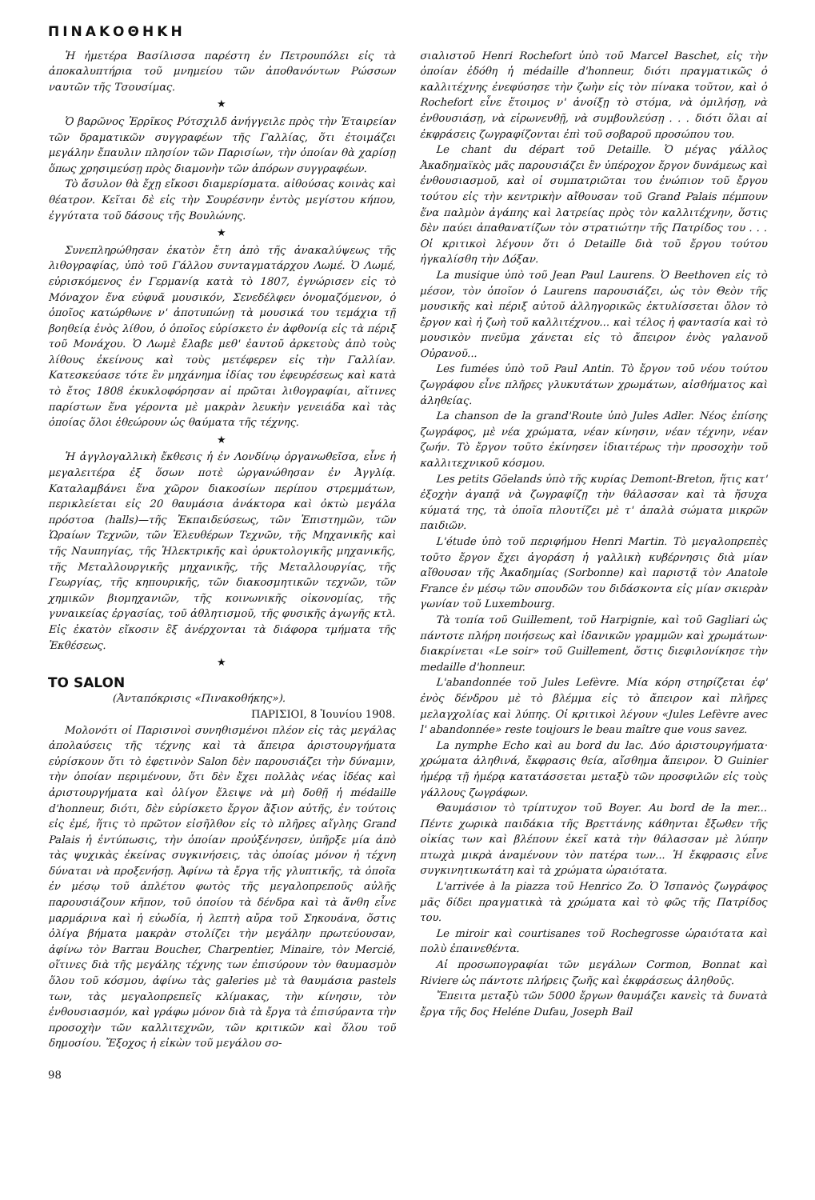ΠΙΝΑΚΟΘΗΚΗ
Ἡ ἡμετέρα Βασίλισσα παρέστη ἐν Πετρουπόλει εἰς τὰ ἀποκαλυπτήρια τοῦ μνημείου τῶν ἀποθανόντων Ρώσσων ναυτῶν τῆς Τσουσίμας.
★
Ὁ βαρῶνος Ἐρρῖκος Ρότσχιλδ ἀνήγγειλε πρὸς τὴν Ἑταιρείαν τῶν δραματικῶν συγγραφέων τῆς Γαλλίας, ὅτι ἑτοιμάζει μεγάλην ἔπαυλιν πλησίον τῶν Παρισίων, τὴν ὁποίαν θὰ χαρίσῃ ὅπως χρησιμεύσῃ πρὸς διαμονὴν τῶν ἀπόρων συγγραφέων.
Τὸ ἄσυλον θὰ ἔχῃ εἴκοσι διαμερίσματα. αἰθούσας κοινὰς καὶ θέατρον. Κεῖται δὲ εἰς τὴν Σουρέσνην ἐντὸς μεγίστου κήπου, ἐγγύτατα τοῦ δάσους τῆς Βουλώνης.
★
Συνεπληρώθησαν ἑκατὸν ἔτη ἀπὸ τῆς ἀνακαλύψεως τῆς λιθογραφίας, ὑπὸ τοῦ Γάλλου συνταγματάρχου Λωμέ. Ὁ Λωμέ, εὑρισκόμενος ἐν Γερμανίᾳ κατὰ τὸ 1807, ἐγνώρισεν εἰς τὸ Μόναχον ἕνα εὐφυᾶ μουσικόν, Σενεδέλφεν ὀνομαζόμενον, ὁ ὁποῖος κατώρθωνε ν' ἀποτυπώνῃ τὰ μουσικά του τεμάχια τῇ βοηθείᾳ ἑνὸς λίθου, ὁ ὁποῖος εὑρίσκετο ἐν ἀφθονίᾳ εἰς τὰ πέριξ τοῦ Μονάχου. Ὁ Λωμὲ ἔλαβε μεθ' ἑαυτοῦ ἀρκετοὺς ἀπὸ τοὺς λίθους ἐκείνους καὶ τοὺς μετέφερεν εἰς τὴν Γαλλίαν. Κατεσκεύασε τότε ἓν μηχάνημα ἰδίας του ἐφευρέσεως καὶ κατὰ τὸ ἔτος 1808 ἐκυκλοφόρησαν αἱ πρῶται λιθογραφίαι, αἵτινες παρίστων ἕνα γέροντα μὲ μακρὰν λευκὴν γενειάδα καὶ τὰς ὁποίας ὅλοι ἐθεώρουν ὡς θαύματα τῆς τέχνης.
★
Ἡ ἀγγλογαλλικὴ ἔκθεσις ἡ ἐν Λονδίνῳ ὀργανωθεῖσα, εἶνε ἡ μεγαλειτέρα ἐξ ὅσων ποτὲ ὠργανώθησαν ἐν Ἀγγλίᾳ. Καταλαμβάνει ἕνα χῶρον διακοσίων περίπου στρεμμάτων, περικλείεται εἰς 20 θαυμάσια ἀνάκτορα καὶ ὀκτὼ μεγάλα πρόστοα (halls)—τῆς Ἐκπαιδεύσεως, τῶν Ἐπιστημῶν, τῶν Ὡραίων Τεχνῶν, τῶν Ἐλευθέρων Τεχνῶν, τῆς Μηχανικῆς καὶ τῆς Ναυπηγίας, τῆς Ἠλεκτρικῆς καὶ ὀρυκτολογικῆς μηχανικῆς, τῆς Μεταλλουργικῆς μηχανικῆς, τῆς Μεταλλουργίας, τῆς Γεωργίας, τῆς κηπουρικῆς, τῶν διακοσμητικῶν τεχνῶν, τῶν χημικῶν βιομηχανιῶν, τῆς κοινωνικῆς οἰκονομίας, τῆς γυναικείας ἐργασίας, τοῦ ἀθλητισμοῦ, τῆς φυσικῆς ἀγωγῆς κτλ. Εἰς ἑκατὸν εἴκοσιν ἓξ ἀνέρχονται τὰ διάφορα τμήματα τῆς Ἐκθέσεως.
★
TO SALON
(Ἀνταπόκρισις «Πινακοθήκης»).
ΠΑΡΙΣΙΟΙ, 8 Ἰουνίου 1908.
Μολονότι οἱ Παρισινοὶ συνηθισμένοι πλέον εἰς τὰς μεγάλας ἀπολαύσεις τῆς τέχνης καὶ τὰ ἄπειρα ἀριστουργήματα εὑρίσκουν ὅτι τὸ ἐφετινὸν Salon δὲν παρουσιάζει τὴν δύναμιν, τὴν ὁποίαν περιμένουν, ὅτι δὲν ἔχει πολλὰς νέας ἰδέας καὶ ἀριστουργήματα καὶ ὀλίγον ἔλειψε νὰ μὴ δοθῇ ἡ médaille d'honneur, διότι, δὲν εὑρίσκετο ἔργον ἄξιον αὐτῆς, ἐν τούτοις εἰς ἐμέ, ἥτις τὸ πρῶτον εἰσῆλθον εἰς τὸ πλῆρες αἴγλης Grand Palais ἡ ἐντύπωσις, τὴν ὁποίαν προὐξένησεν, ὑπῆρξε μία ἀπὸ τὰς ψυχικὰς ἐκείνας συγκινήσεις, τὰς ὁποίας μόνον ἡ τέχνη δύναται νὰ προξενήσῃ. Ἀφίνω τὰ ἔργα τῆς γλυπτικῆς, τὰ ὁποῖα ἐν μέσῳ τοῦ ἀπλέτου φωτὸς τῆς μεγαλοπρεποῦς αὐλῆς παρουσιάζουν κῆπον, τοῦ ὁποίου τὰ δένδρα καὶ τὰ ἄνθη εἶνε μαρμάρινα καὶ ἡ εὐωδία, ἡ λεπτὴ αὔρα τοῦ Σηκουάνα, ὅστις ὀλίγα βήματα μακρὰν στολίζει τὴν μεγάλην πρωτεύουσαν, ἀφίνω τὸν Barrau Boucher, Charpentier, Minaire, τὸν Mercié, οἵτινες διὰ τῆς μεγάλης τέχνης των ἐπισύρουν τὸν θαυμασμὸν ὅλου τοῦ κόσμου, ἀφίνω τὰς galeries μὲ τὰ θαυμάσια pastels των, τὰς μεγαλοπρεπεῖς κλίμακας, τὴν κίνησιν, τὸν ἐνθουσιασμόν, καὶ γράφω μόνον διὰ τὰ ἔργα τὰ ἐπισύραντα τὴν προσοχὴν τῶν καλλιτεχνῶν, τῶν κριτικῶν καὶ ὅλου τοῦ δημοσίου. Ἔξοχος ἡ εἰκὼν τοῦ μεγάλου σο-
98
σιαλιστοῦ Henri Rochefort ὑπὸ τοῦ Marcel Baschet, εἰς τὴν ὁποίαν ἐδόθη ἡ médaille d'honneur, διότι πραγματικῶς ὁ καλλιτέχνης ἐνεφύσησε τὴν ζωὴν εἰς τὸν πίνακα τοῦτον, καὶ ὁ Rochefort εἶνε ἕτοιμος ν' ἀνοίξῃ τὸ στόμα, νὰ ὁμιλήσῃ, νὰ ἐνθουσιάσῃ, νὰ εἰρωνευθῇ, νὰ συμβουλεύσῃ . . . διότι ὅλαι αἱ ἐκφράσεις ζωγραφίζονται ἐπὶ τοῦ σοβαροῦ προσώπου του.
Le chant du départ τοῦ Detaille. Ὁ μέγας γάλλος Ἀκαδημαϊκὸς μᾶς παρουσιάζει ἓν ὑπέροχον ἔργον δυνάμεως καὶ ἐνθουσιασμοῦ, καὶ οἱ συμπατριῶται του ἐνώπιον τοῦ ἔργου τούτου εἰς τὴν κεντρικὴν αἴθουσαν τοῦ Grand Palais πέμπουν ἕνα παλμὸν ἀγάπης καὶ λατρείας πρὸς τὸν καλλιτέχνην, ὅστις δὲν παύει ἀπαθανατίζων τὸν στρατιώτην τῆς Πατρίδος του . . . Οἱ κριτικοὶ λέγουν ὅτι ὁ Detaille διὰ τοῦ ἔργου τούτου ἠγκαλίσθη τὴν Δόξαν.
La musique ὑπὸ τοῦ Jean Paul Laurens. Ὁ Beethoven εἰς τὸ μέσον, τὸν ὁποῖον ὁ Laurens παρουσιάζει, ὡς τὸν Θεὸν τῆς μουσικῆς καὶ πέριξ αὐτοῦ ἀλληγορικῶς ἐκτυλίσσεται ὅλον τὸ ἔργον καὶ ἡ ζωὴ τοῦ καλλιτέχνου... καὶ τέλος ἡ φαντασία καὶ τὸ μουσικὸν πνεῦμα χάνεται εἰς τὸ ἄπειρον ἑνὸς γαλανοῦ Οὐρανοῦ...
Les fumées ὑπὸ τοῦ Paul Antin. Τὸ ἔργον τοῦ νέου τούτου ζωγράφου εἶνε πλῆρες γλυκυτάτων χρωμάτων, αἰσθήματος καὶ ἀληθείας.
La chanson de la grand'Route ὑπὸ Jules Adler. Νέος ἐπίσης ζωγράφος, μὲ νέα χρώματα, νέαν κίνησιν, νέαν τέχνην, νέαν ζωήν. Τὸ ἔργον τοῦτο ἐκίνησεν ἰδιαιτέρως τὴν προσοχὴν τοῦ καλλιτεχνικοῦ κόσμου.
Les petits Göelands ὑπὸ τῆς κυρίας Demont-Breton, ἥτις κατ' ἐξοχὴν ἀγαπᾷ νὰ ζωγραφίζῃ τὴν θάλασσαν καὶ τὰ ἥσυχα κύματά της, τὰ ὁποῖα πλουτίζει μὲ τ' ἁπαλὰ σώματα μικρῶν παιδιῶν.
L'étude ὑπὸ τοῦ περιφήμου Henri Martin. Τὸ μεγαλοπρεπὲς τοῦτο ἔργον ἔχει ἀγοράση ἡ γαλλικὴ κυβέρνησις διὰ μίαν αἴθουσαν τῆς Ἀκαδημίας (Sorbonne) καὶ παριστᾷ τὸν Anatole France ἐν μέσῳ τῶν σπουδῶν του διδάσκοντα εἰς μίαν σκιερὰν γωνίαν τοῦ Luxembourg.
Τὰ τοπία τοῦ Guillement, τοῦ Harpignie, καὶ τοῦ Gagliari ὡς πάντοτε πλήρη ποιήσεως καὶ ἰδανικῶν γραμμῶν καὶ χρωμάτων· διακρίνεται «Le soir» τοῦ Guillement, ὅστις διεφιλονίκησε τὴν medaille d'honneur.
L'abandonnée τοῦ Jules Lefèvre. Μία κόρη στηρίζεται ἐφ' ἑνὸς δένδρου μὲ τὸ βλέμμα εἰς τὸ ἄπειρον καὶ πλῆρες μελαγχολίας καὶ λύπης. Οἱ κριτικοὶ λέγουν «Jules Lefèvre avec l' abandonnée» reste toujours le beau maître que vous savez.
La nymphe Echo καὶ au bord du lac. Δύο ἀριστουργήματα· χρώματα ἀληθινά, ἔκφρασις θεία, αἴσθημα ἄπειρον. Ὁ Guinier ἡμέρᾳ τῇ ἡμέρᾳ κατατάσσεται μεταξὺ τῶν προσφιλῶν εἰς τοὺς γάλλους ζωγράφων.
Θαυμάσιον τὸ τρίπτυχον τοῦ Boyer. Au bord de la mer... Πέντε χωρικὰ παιδάκια τῆς Βρεττάνης κάθηνται ἔξωθεν τῆς οἰκίας των καὶ βλέπουν ἐκεῖ κατὰ τὴν θάλασσαν μὲ λύπην πτωχὰ μικρὰ ἀναμένουν τὸν πατέρα των... Ἡ ἔκφρασις εἶνε συγκινητικωτάτη καὶ τὰ χρώματα ὡραιότατα.
L'arrivée à la piazza τοῦ Henrico Zo. Ὁ Ἱσπανὸς ζωγράφος μᾶς δίδει πραγματικὰ τὰ χρώματα καὶ τὸ φῶς τῆς Πατρίδος του.
Le miroir καὶ courtisanes τοῦ Rochegrosse ὡραιότατα καὶ πολὺ ἐπαινεθέντα.
Αἱ προσωπογραφίαι τῶν μεγάλων Cormon, Bonnat καὶ Riviere ὡς πάντοτε πλήρεις ζωῆς καὶ ἐκφράσεως ἀληθοῦς.
Ἔπειτα μεταξὺ τῶν 5000 ἔργων θαυμάζει κανεὶς τὰ δυνατὰ ἔργα τῆς δος Heléne Dufau, Joseph Bail